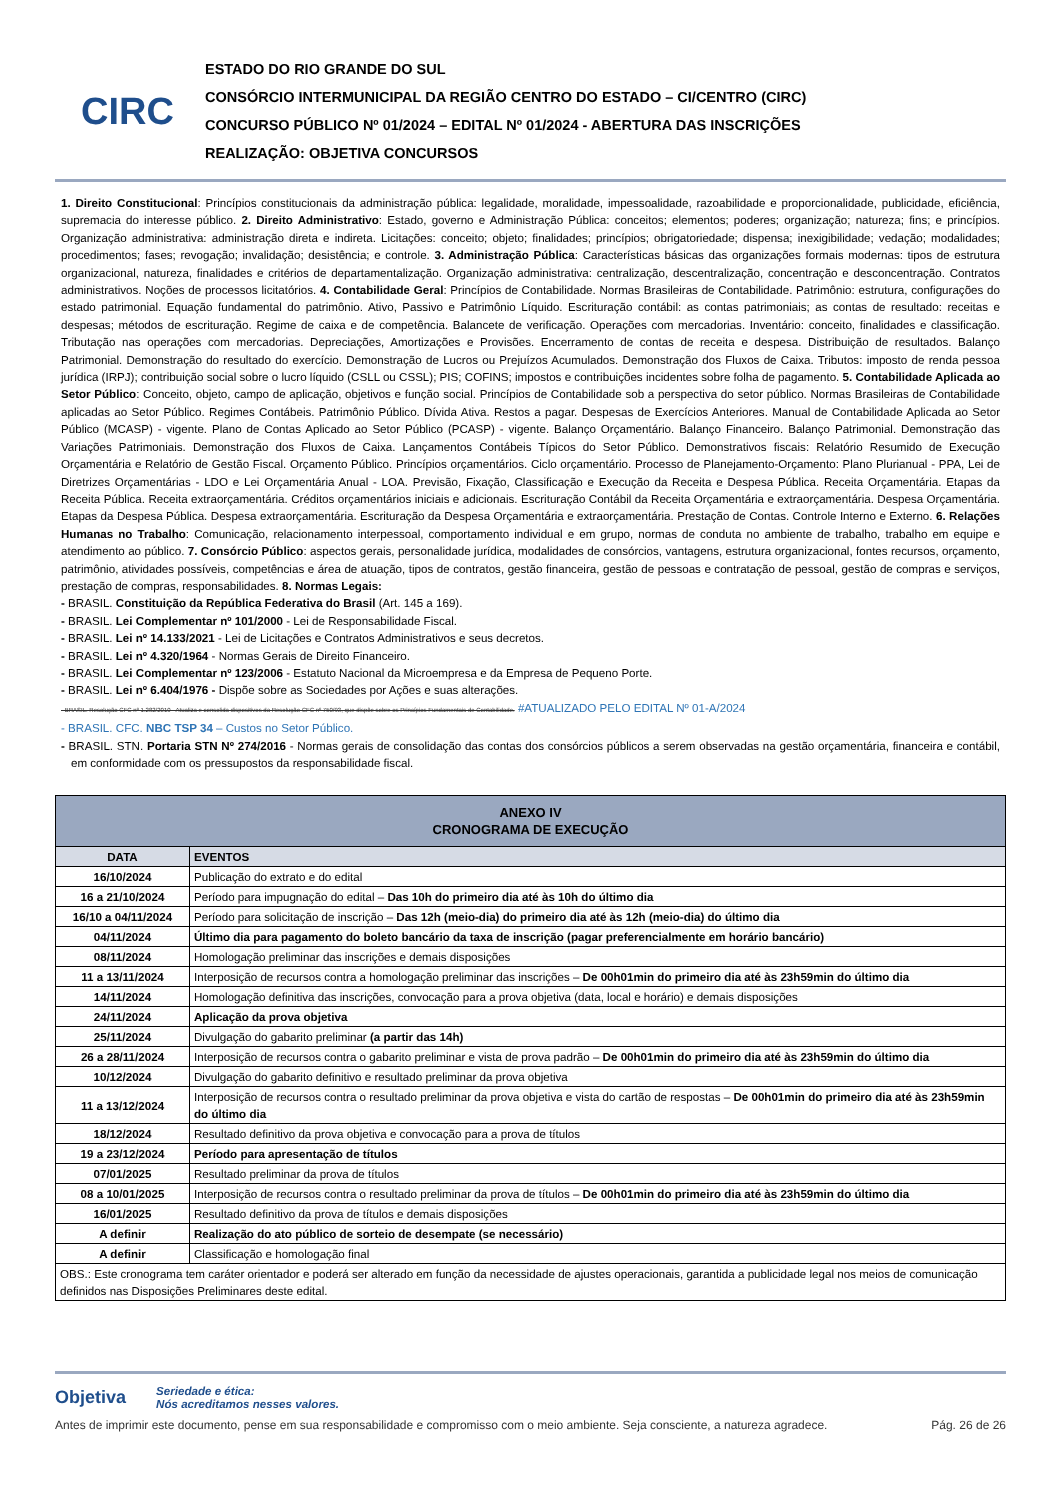CIRC
ESTADO DO RIO GRANDE DO SUL
CONSÓRCIO INTERMUNICIPAL DA REGIÃO CENTRO DO ESTADO – CI/CENTRO (CIRC)
CONCURSO PÚBLICO Nº 01/2024 – EDITAL Nº 01/2024 - ABERTURA DAS INSCRIÇÕES
REALIZAÇÃO: OBJETIVA CONCURSOS
1. Direito Constitucional: Princípios constitucionais da administração pública: legalidade, moralidade, impessoalidade, razoabilidade e proporcionalidade, publicidade, eficiência, supremacia do interesse público. 2. Direito Administrativo: Estado, governo e Administração Pública: conceitos; elementos; poderes; organização; natureza; fins; e princípios. Organização administrativa: administração direta e indireta. Licitações: conceito; objeto; finalidades; princípios; obrigatoriedade; dispensa; inexigibilidade; vedação; modalidades; procedimentos; fases; revogação; invalidação; desistência; e controle. 3. Administração Pública: Características básicas das organizações formais modernas: tipos de estrutura organizacional, natureza, finalidades e critérios de departamentalização. Organização administrativa: centralização, descentralização, concentração e desconcentração. Contratos administrativos. Noções de processos licitatórios. 4. Contabilidade Geral: Princípios de Contabilidade. Normas Brasileiras de Contabilidade. Patrimônio: estrutura, configurações do estado patrimonial. Equação fundamental do patrimônio. Ativo, Passivo e Patrimônio Líquido. Escrituração contábil: as contas patrimoniais; as contas de resultado: receitas e despesas; métodos de escrituração. Regime de caixa e de competência. Balancete de verificação. Operações com mercadorias. Inventário: conceito, finalidades e classificação. Tributação nas operações com mercadorias. Depreciações, Amortizações e Provisões. Encerramento de contas de receita e despesa. Distribuição de resultados. Balanço Patrimonial. Demonstração do resultado do exercício. Demonstração de Lucros ou Prejuízos Acumulados. Demonstração dos Fluxos de Caixa. Tributos: imposto de renda pessoa jurídica (IRPJ); contribuição social sobre o lucro líquido (CSLL ou CSSL); PIS; COFINS; impostos e contribuições incidentes sobre folha de pagamento. 5. Contabilidade Aplicada ao Setor Público: Conceito, objeto, campo de aplicação, objetivos e função social. Princípios de Contabilidade sob a perspectiva do setor público. Normas Brasileiras de Contabilidade aplicadas ao Setor Público. Regimes Contábeis. Patrimônio Público. Dívida Ativa. Restos a pagar. Despesas de Exercícios Anteriores. Manual de Contabilidade Aplicada ao Setor Público (MCASP) - vigente. Plano de Contas Aplicado ao Setor Público (PCASP) - vigente. Balanço Orçamentário. Balanço Financeiro. Balanço Patrimonial. Demonstração das Variações Patrimoniais. Demonstração dos Fluxos de Caixa. Lançamentos Contábeis Típicos do Setor Público. Demonstrativos fiscais: Relatório Resumido de Execução Orçamentária e Relatório de Gestão Fiscal. Orçamento Público. Princípios orçamentários. Ciclo orçamentário. Processo de Planejamento-Orçamento: Plano Plurianual - PPA, Lei de Diretrizes Orçamentárias - LDO e Lei Orçamentária Anual - LOA. Previsão, Fixação, Classificação e Execução da Receita e Despesa Pública. Receita Orçamentária. Etapas da Receita Pública. Receita extraorçamentária. Créditos orçamentários iniciais e adicionais. Escrituração Contábil da Receita Orçamentária e extraorçamentária. Despesa Orçamentária. Etapas da Despesa Pública. Despesa extraorçamentária. Escrituração da Despesa Orçamentária e extraorçamentária. Prestação de Contas. Controle Interno e Externo. 6. Relações Humanas no Trabalho: Comunicação, relacionamento interpessoal, comportamento individual e em grupo, normas de conduta no ambiente de trabalho, trabalho em equipe e atendimento ao público. 7. Consórcio Público: aspectos gerais, personalidade jurídica, modalidades de consórcios, vantagens, estrutura organizacional, fontes recursos, orçamento, patrimônio, atividades possíveis, competências e área de atuação, tipos de contratos, gestão financeira, gestão de pessoas e contratação de pessoal, gestão de compras e serviços, prestação de compras, responsabilidades. 8. Normas Legais:
- BRASIL. Constituição da República Federativa do Brasil (Art. 145 a 169).
- BRASIL. Lei Complementar nº 101/2000 - Lei de Responsabilidade Fiscal.
- BRASIL. Lei nº 14.133/2021 - Lei de Licitações e Contratos Administrativos e seus decretos.
- BRASIL. Lei nº 4.320/1964 - Normas Gerais de Direito Financeiro.
- BRASIL. Lei Complementar nº 123/2006 - Estatuto Nacional da Microempresa e da Empresa de Pequeno Porte.
- BRASIL. Lei nº 6.404/1976 - Dispõe sobre as Sociedades por Ações e suas alterações.
- BRASIL. Resolução CFC nº 1.282/2010 - Atualiza e consolida dispositivos da Resolução CFC nº 750/93, que dispõe sobre os Princípios Fundamentais de Contabilidade. #ATUALIZADO PELO EDITAL Nº 01-A/2024
- BRASIL. CFC. NBC TSP 34 – Custos no Setor Público.
- BRASIL. STN. Portaria STN Nº 274/2016 - Normas gerais de consolidação das contas dos consórcios públicos a serem observadas na gestão orçamentária, financeira e contábil, em conformidade com os pressupostos da responsabilidade fiscal.
| ANEXO IV CRONOGRAMA DE EXECUÇÃO | |
| --- | --- |
| DATA | EVENTOS |
| 16/10/2024 | Publicação do extrato e do edital |
| 16 a 21/10/2024 | Período para impugnação do edital – Das 10h do primeiro dia até às 10h do último dia |
| 16/10 a 04/11/2024 | Período para solicitação de inscrição – Das 12h (meio-dia) do primeiro dia até às 12h (meio-dia) do último dia |
| 04/11/2024 | Último dia para pagamento do boleto bancário da taxa de inscrição (pagar preferencialmente em horário bancário) |
| 08/11/2024 | Homologação preliminar das inscrições e demais disposições |
| 11 a 13/11/2024 | Interposição de recursos contra a homologação preliminar das inscrições – De 00h01min do primeiro dia até às 23h59min do último dia |
| 14/11/2024 | Homologação definitiva das inscrições, convocação para a prova objetiva (data, local e horário) e demais disposições |
| 24/11/2024 | Aplicação da prova objetiva |
| 25/11/2024 | Divulgação do gabarito preliminar (a partir das 14h) |
| 26 a 28/11/2024 | Interposição de recursos contra o gabarito preliminar e vista de prova padrão – De 00h01min do primeiro dia até às 23h59min do último dia |
| 10/12/2024 | Divulgação do gabarito definitivo e resultado preliminar da prova objetiva |
| 11 a 13/12/2024 | Interposição de recursos contra o resultado preliminar da prova objetiva e vista do cartão de respostas – De 00h01min do primeiro dia até às 23h59min do último dia |
| 18/12/2024 | Resultado definitivo da prova objetiva e convocação para a prova de títulos |
| 19 a 23/12/2024 | Período para apresentação de títulos |
| 07/01/2025 | Resultado preliminar da prova de títulos |
| 08 a 10/01/2025 | Interposição de recursos contra o resultado preliminar da prova de títulos – De 00h01min do primeiro dia até às 23h59min do último dia |
| 16/01/2025 | Resultado definitivo da prova de títulos e demais disposições |
| A definir | Realização do ato público de sorteio de desempate (se necessário) |
| A definir | Classificação e homologação final |
| OBS.: Este cronograma tem caráter orientador e poderá ser alterado em função da necessidade de ajustes operacionais, garantida a publicidade legal nos meios de comunicação definidos nas Disposições Preliminares deste edital. | |
Objetiva Seriedade e ética:
Nós acreditamos nesses valores.
Antes de imprimir este documento, pense em sua responsabilidade e compromisso com o meio ambiente. Seja consciente, a natureza agradece. Pág. 26 de 26